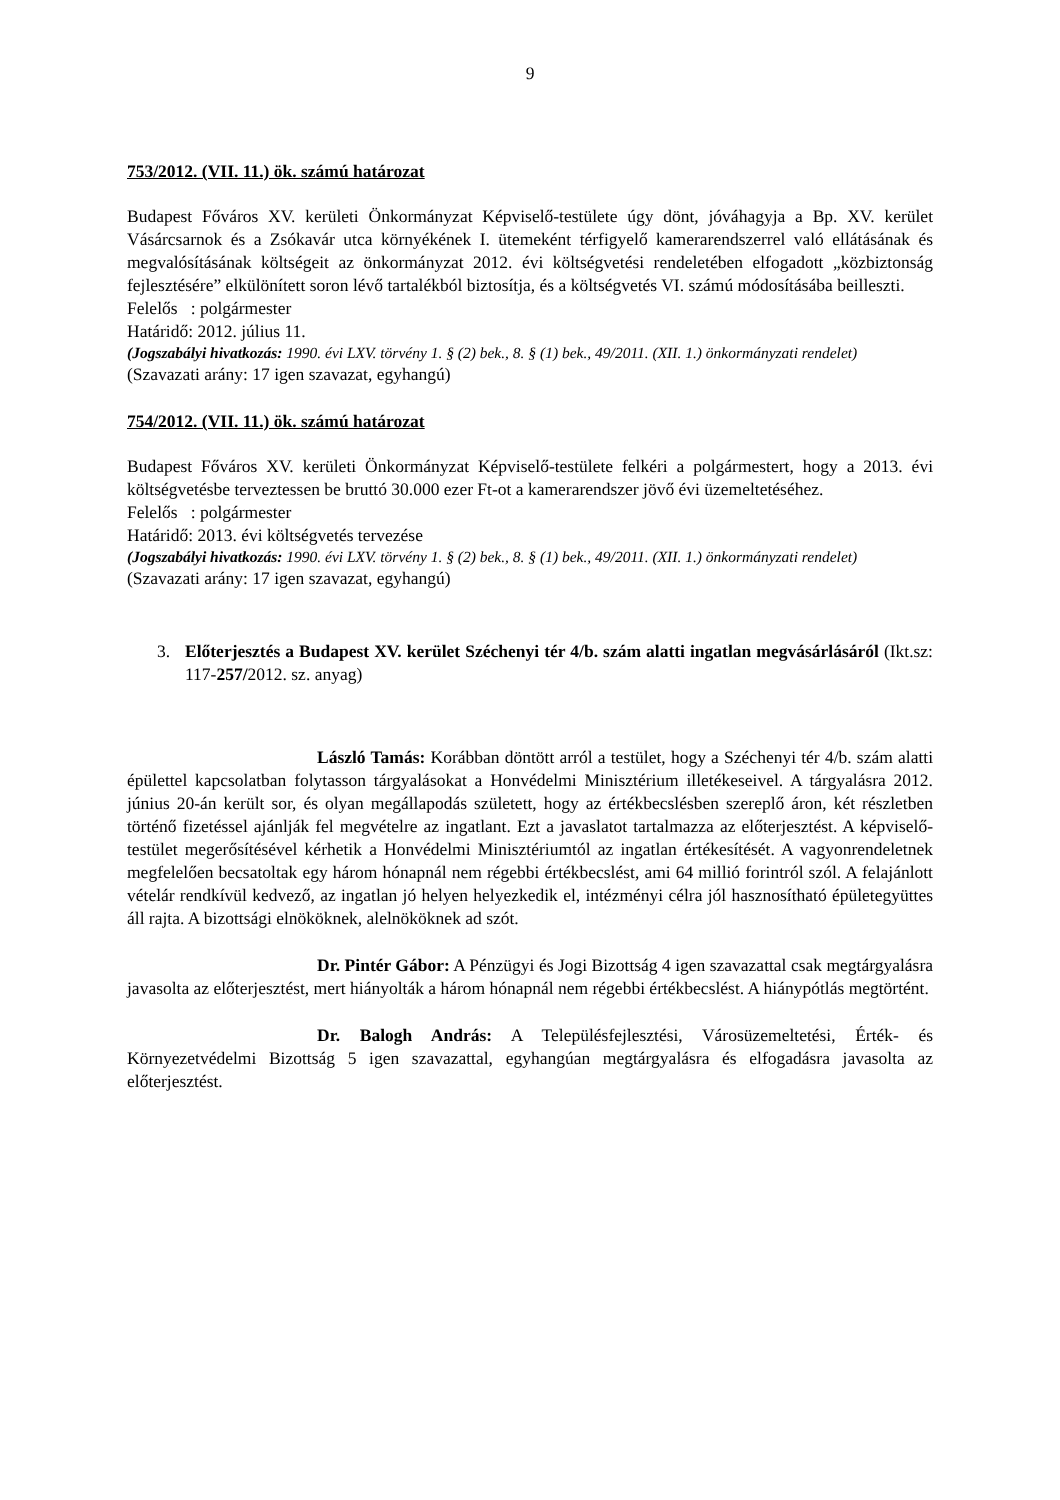9
753/2012. (VII. 11.) ök. számú határozat
Budapest Főváros XV. kerületi Önkormányzat Képviselő-testülete úgy dönt, jóváhagyja a Bp. XV. kerület Vásárcsarnok és a Zsókavár utca környékének I. ütemeként térfigyelő kamerarendszerrel való ellátásának és megvalósításának költségeit az önkormányzat 2012. évi költségvetési rendeletében elfogadott „közbiztonság fejlesztésére” elkülönített soron lévő tartalékból biztosítja, és a költségvetés VI. számú módosításába beilleszti.
Felelős : polgármester
Határidő: 2012. július 11.
(Jogszabályi hivatkozás: 1990. évi LXV. törvény 1. § (2) bek., 8. § (1) bek., 49/2011. (XII. 1.) önkormányzati rendelet)
(Szavazati arány: 17 igen szavazat, egyhangú)
754/2012. (VII. 11.) ök. számú határozat
Budapest Főváros XV. kerületi Önkormányzat Képviselő-testülete felkéri a polgármestert, hogy a 2013. évi költségvetésbe terveztessen be bruttó 30.000 ezer Ft-ot a kamerarendszer jövő évi üzemeltetéséhez.
Felelős : polgármester
Határidő: 2013. évi költségvetés tervezése
(Jogszabályi hivatkozás: 1990. évi LXV. törvény 1. § (2) bek., 8. § (1) bek., 49/2011. (XII. 1.) önkormányzati rendelet)
(Szavazati arány: 17 igen szavazat, egyhangú)
3. Előterjesztés a Budapest XV. kerület Széchenyi tér 4/b. szám alatti ingatlan megvásárlásáról (Ikt.sz: 117-257/2012. sz. anyag)
László Tamás: Korábban döntött arról a testület, hogy a Széchenyi tér 4/b. szám alatti épülettel kapcsolatban folytasson tárgyalásokat a Honvédelmi Minisztérium illetékeseivel. A tárgyalásra 2012. június 20-án került sor, és olyan megállapodás született, hogy az értékbecslésben szereplő áron, két részletben történő fizetéssel ajánlják fel megvételre az ingatlant. Ezt a javaslatot tartalmazza az előterjesztést. A képviselő-testület megerősítésével kérhetik a Honvédelmi Minisztériumtól az ingatlan értékesítését. A vagyonrendeletnek megfelelően becsatoltak egy három hónapnál nem régebbi értékbecslést, ami 64 millió forintról szól. A felajánlott vételár rendkívül kedvező, az ingatlan jó helyen helyezkedik el, intézményi célra jól hasznosítható épületegyüttes áll rajta. A bizottsági elnököknek, alelnököknek ad szót.
Dr. Pintér Gábor: A Pénzügyi és Jogi Bizottság 4 igen szavazattal csak megtárgyalásra javasolta az előterjesztést, mert hiányolták a három hónapnál nem régebbi értékbecslést. A hiánypótlás megtörtént.
Dr. Balogh András: A Településfejlesztési, Városüzemeltetési, Érték- és Környezetvédelmi Bizottság 5 igen szavazattal, egyhangúan megtárgyalásra és elfogadásra javasolta az előterjesztést.